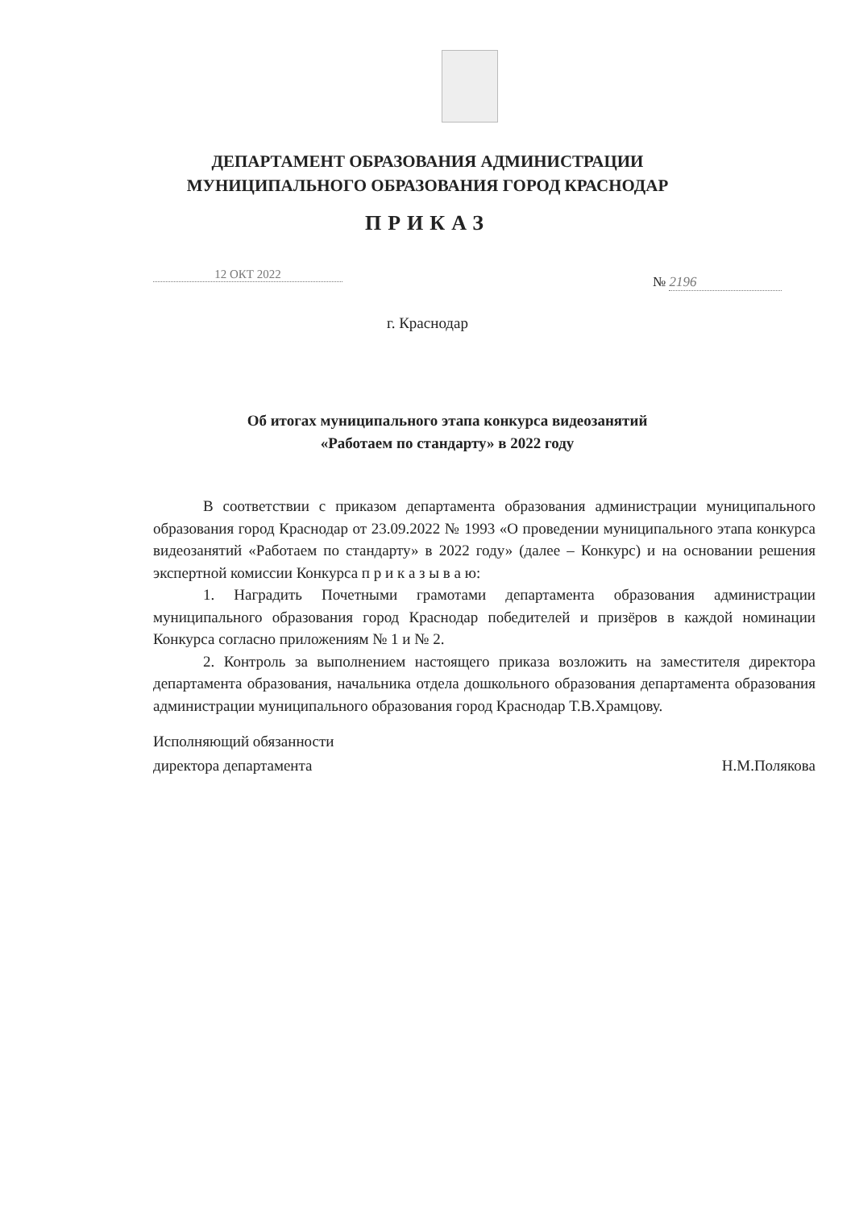ДЕПАРТАМЕНТ ОБРАЗОВАНИЯ АДМИНИСТРАЦИИ
МУНИЦИПАЛЬНОГО ОБРАЗОВАНИЯ ГОРОД КРАСНОДАР
ПРИКАЗ
12 ОКТ 2022 № 2196
г. Краснодар
Об итогах муниципального этапа конкурса видеозанятий
«Работаем по стандарту» в 2022 году
В соответствии с приказом департамента образования администрации муниципального образования город Краснодар от 23.09.2022 № 1993 «О проведении муниципального этапа конкурса видеозанятий «Работаем по стандарту» в 2022 году» (далее – Конкурс) и на основании решения экспертной комиссии Конкурса п р и к а з ы в а ю:
1. Наградить Почетными грамотами департамента образования администрации муниципального образования город Краснодар победителей и призёров в каждой номинации Конкурса согласно приложениям № 1 и № 2.
2. Контроль за выполнением настоящего приказа возложить на заместителя директора департамента образования, начальника отдела дошкольного образования департамента образования администрации муниципального образования город Краснодар Т.В.Храмцову.
Исполняющий обязанности
директора департамента
Н.М.Полякова